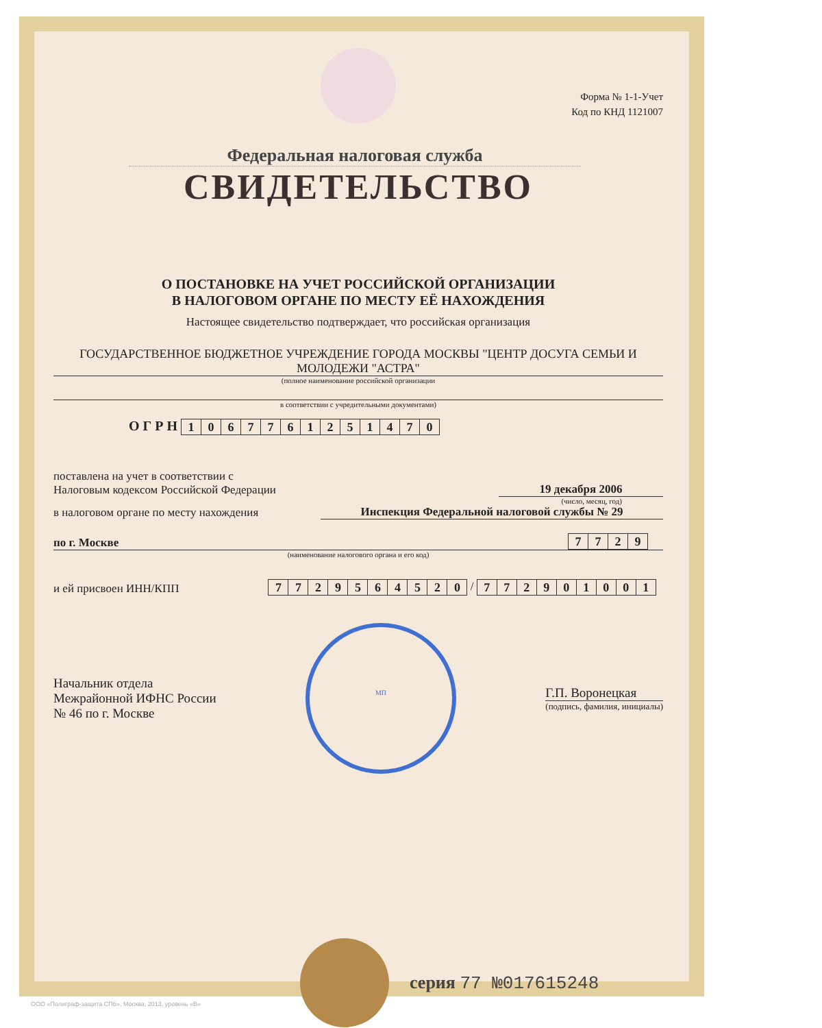Форма № 1-1-Учет
Код по КНД 1121007
Федеральная налоговая служба
СВИДЕТЕЛЬСТВО
О ПОСТАНОВКЕ НА УЧЕТ РОССИЙСКОЙ ОРГАНИЗАЦИИ
В НАЛОГОВОМ ОРГАНЕ ПО МЕСТУ ЕЁ НАХОЖДЕНИЯ
Настоящее свидетельство подтверждает, что российская организация
ГОСУДАРСТВЕННОЕ БЮДЖЕТНОЕ УЧРЕЖДЕНИЕ ГОРОДА МОСКВЫ "ЦЕНТР ДОСУГА СЕМЬИ И МОЛОДЕЖИ "АСТРА"
(полное наименование российской организации
в соответствии с учредительными документами)
О Г Р Н
| 1 | 0 | 6 | 7 | 7 | 6 | 1 | 2 | 5 | 1 | 4 | 7 | 0 |
поставлена на учет в соответствии с
Налоговым кодексом Российской Федерации
19 декабря 2006
(число, месяц, год)
в налоговом органе по месту нахождения
Инспекция Федеральной налоговой службы № 29
по г. Москве
| 7 | 7 | 2 | 9 |
(наименование налогового органа и его код)
и ей присвоен ИНН/КПП
| 7 | 7 | 2 | 9 | 5 | 6 | 4 | 5 | 2 | 0 |
/
| 7 | 7 | 2 | 9 | 0 | 1 | 0 | 0 | 1 |
Начальник отдела
Межрайонной ИФНС России
№ 46 по г. Москве
МП
Г.П. Воронецкая
(подпись, фамилия, инициалы)
серия 77 №017615248
ООО «Полиграф-защита СПб», Москва, 2013, уровень «В»